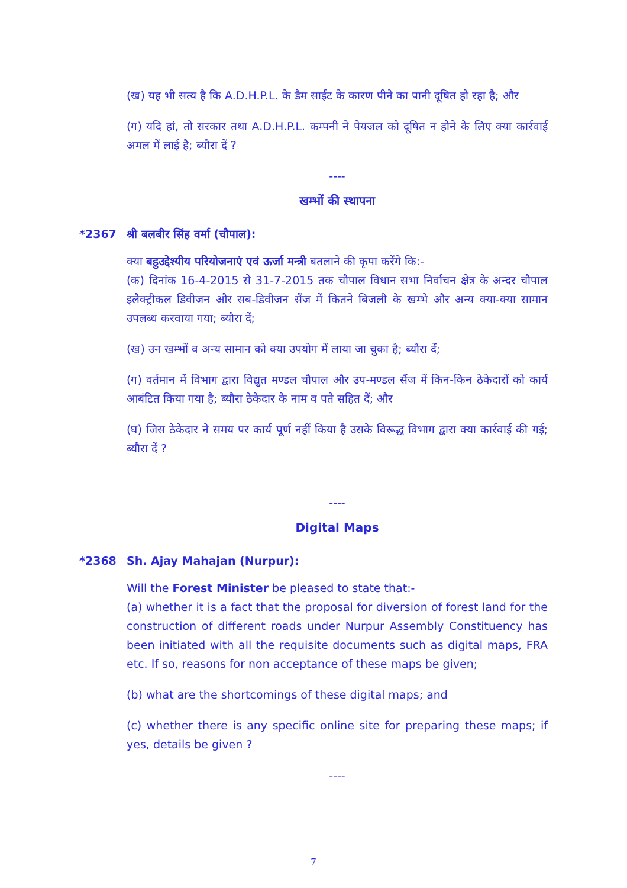(ख) यह भी सत्य है कि A.D.H.P.L. के डैम साईट के कारण पीने का पानी दूषित हो रहा है; और
(ग) यदि हां, तो सरकार तथा A.D.H.P.L. कम्पनी ने पेयजल को दूषित न होने के लिए क्या कार्रवाई अमल में लाई है; ब्यौरा दें ?
----
खम्भों की स्थापना
*2367 श्री बलबीर सिंह वर्मा (चौपाल):
क्या बहुउद्देश्यीय परियोजनाएं एवं ऊर्जा मन्त्री बतलाने की कृपा करेंगे कि:-
(क) दिनांक 16-4-2015 से 31-7-2015 तक चौपाल विधान सभा निर्वाचन क्षेत्र के अन्दर चौपाल इलैक्ट्रीकल डिवीजन और सब-डिवीजन सैंज में कितने बिजली के खम्भे और अन्य क्या-क्या सामान उपलब्ध करवाया गया; ब्यौरा दें;
(ख) उन खम्भों व अन्य सामान को क्या उपयोग में लाया जा चुका है; ब्यौरा दें;
(ग) वर्तमान में विभाग द्वारा विद्युत मण्डल चौपाल और उप-मण्डल सैंज में किन-किन ठेकेदारों को कार्य आबंटित किया गया है; ब्यौरा ठेकेदार के नाम व पते सहित दें; और
(घ) जिस ठेकेदार ने समय पर कार्य पूर्ण नहीं किया है उसके विरूद्ध विभाग द्वारा क्या कार्रवाई की गई; ब्यौरा दें ?
----
Digital Maps
*2368 Sh. Ajay Mahajan (Nurpur):
Will the Forest Minister be pleased to state that:-
(a) whether it is a fact that the proposal for diversion of forest land for the construction of different roads under Nurpur Assembly Constituency has been initiated with all the requisite documents such as digital maps, FRA etc. If so, reasons for non acceptance of these maps be given;
(b) what are the shortcomings of these digital maps; and
(c) whether there is any specific online site for preparing these maps; if yes, details be given ?
----
7